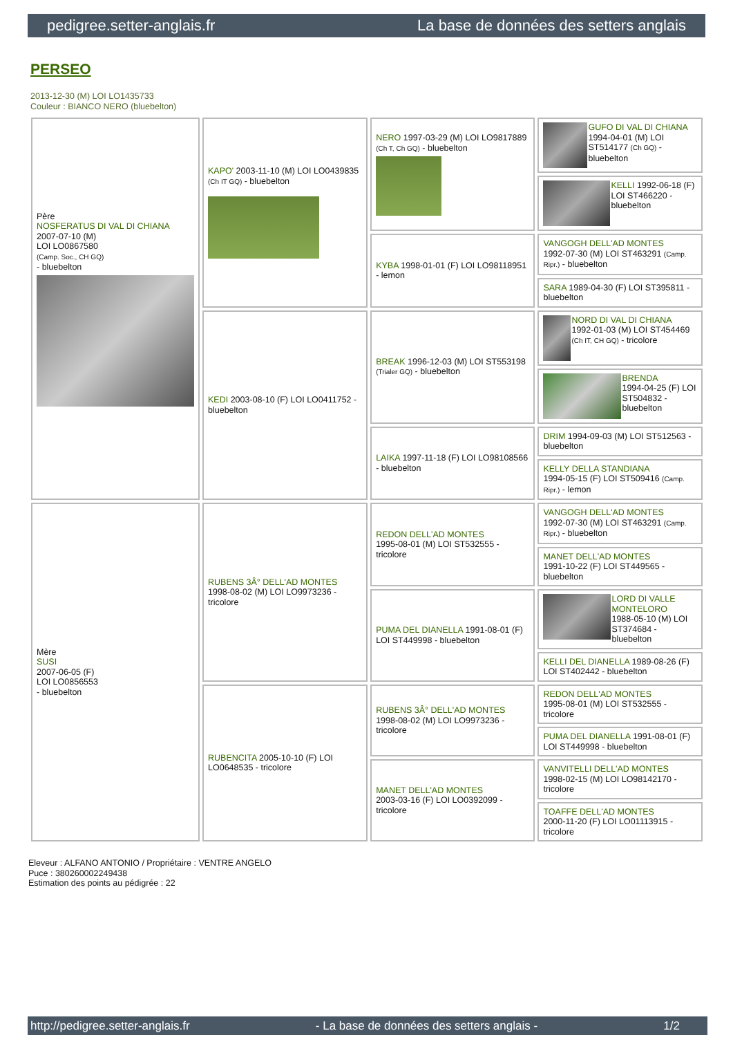pedigree.setter-anglais.fr La base de données des setters anglais
PERSEO
2013-12-30 (M) LOI LO1435733
Couleur : BIANCO NERO (bluebelton)
| Père NOSFERATUS DI VAL DI CHIANA 2007-07-10 (M) LOI LO0867580 (Camp. Soc., CH GQ) - bluebelton | KAPO' 2003-11-10 (M) LOI LO0439835 (Ch IT GQ) - bluebelton | NERO 1997-03-29 (M) LOI LO9817889 (Ch T, Ch GQ) - bluebelton | GUFO DI VAL DI CHIANA 1994-04-01 (M) LOI ST514177 (Ch GQ) - bluebelton |
| | | | KELLI 1992-06-18 (F) LOI ST466220 - bluebelton |
| | | KYBA 1998-01-01 (F) LOI LO98118951 - lemon | VANGOGH DELL'AD MONTES 1992-07-30 (M) LOI ST463291 (Camp. Ripr.) - bluebelton |
| | | | SARA 1989-04-30 (F) LOI ST395811 - bluebelton |
| | KEDI 2003-08-10 (F) LOI LO0411752 - bluebelton | BREAK 1996-12-03 (M) LOI ST553198 (Trialer GQ) - bluebelton | NORD DI VAL DI CHIANA 1992-01-03 (M) LOI ST454469 (Ch IT, CH GQ) - tricolore |
| | | | BRENDA 1994-04-25 (F) LOI ST504832 - bluebelton |
| | | LAIKA 1997-11-18 (F) LOI LO98108566 - bluebelton | DRIM 1994-09-03 (M) LOI ST512563 - bluebelton |
| | | | KELLY DELLA STANDIANA 1994-05-15 (F) LOI ST509416 (Camp. Ripr.) - lemon |
| Mère SUSI 2007-06-05 (F) LOI LO0856553 - bluebelton | RUBENS 3Â° DELL'AD MONTES 1998-08-02 (M) LOI LO9973236 - tricolore | REDON DELL'AD MONTES 1995-08-01 (M) LOI ST532555 - tricolore | VANGOGH DELL'AD MONTES 1992-07-30 (M) LOI ST463291 (Camp. Ripr.) - bluebelton |
| | | | MANET DELL'AD MONTES 1991-10-22 (F) LOI ST449565 - bluebelton |
| | | PUMA DEL DIANELLA 1991-08-01 (F) LOI ST449998 - bluebelton | LORD DI VALLE MONTELORO 1988-05-10 (M) LOI ST374684 - bluebelton |
| | | | KELLI DEL DIANELLA 1989-08-26 (F) LOI ST402442 - bluebelton |
| | RUBENCITA 2005-10-10 (F) LOI LO0648535 - tricolore | RUBENS 3Â° DELL'AD MONTES 1998-08-02 (M) LOI LO9973236 - tricolore | REDON DELL'AD MONTES 1995-08-01 (M) LOI ST532555 - tricolore |
| | | | PUMA DEL DIANELLA 1991-08-01 (F) LOI ST449998 - bluebelton |
| | | MANET DELL'AD MONTES 2003-03-16 (F) LOI LO0392099 - tricolore | VANVITELLI DELL'AD MONTES 1998-02-15 (M) LOI LO98142170 - tricolore |
| | | | TOAFFE DELL'AD MONTES 2000-11-20 (F) LOI LO01113915 - tricolore |
Eleveur : ALFANO ANTONIO / Propriétaire : VENTRE ANGELO
Puce : 380260002249438
Estimation des points au pédigrée : 22
http://pedigree.setter-anglais.fr - La base de données des setters anglais - 1/2